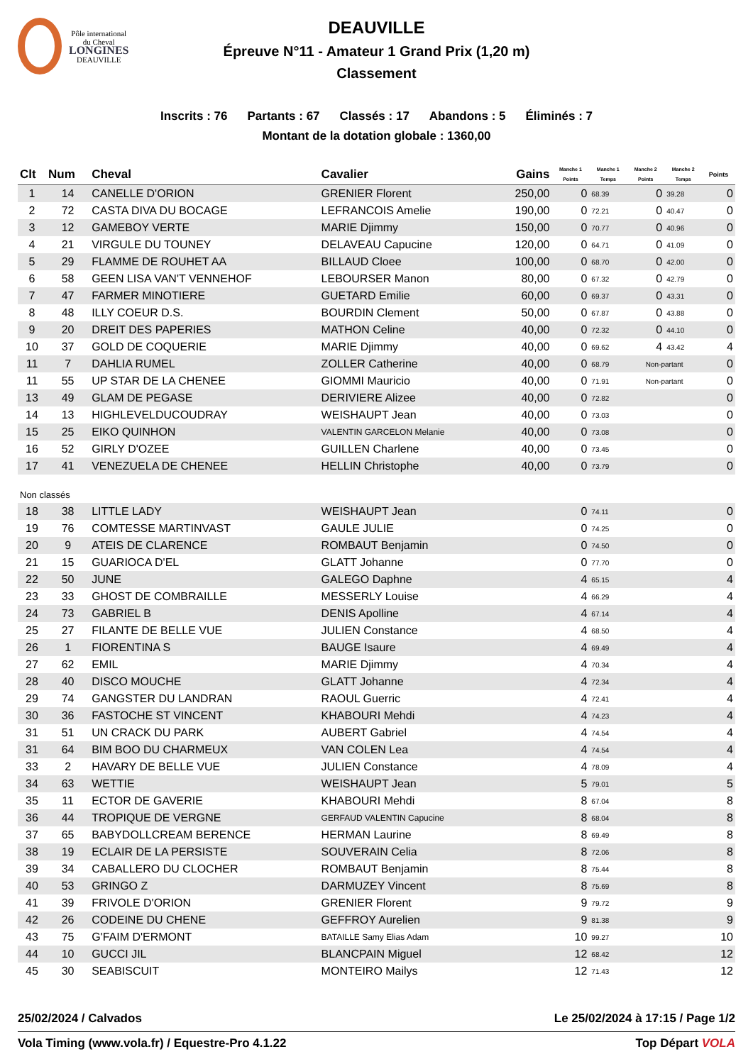Pôle international
du Cheval
LONGINES
DEAUVILLE
DEAUVILLE
Épreuve N°11 - Amateur 1 Grand Prix (1,20 m)
Classement
Inscrits : 76 Partants : 67 Classés : 17 Abandons : 5 Éliminés : 7
Montant de la dotation globale : 1360,00
| Clt | Num | Cheval | Cavalier | Gains | Manche 1 Points | Manche 1 Temps | Manche 2 Points | Manche 2 Temps | Points |
| --- | --- | --- | --- | --- | --- | --- | --- | --- | --- |
| 1 | 14 | CANELLE D'ORION | GRENIER Florent | 250,00 | 0 | 68.39 | 0 | 39.28 | 0 |
| 2 | 72 | CASTA DIVA DU BOCAGE | LEFRANCOIS Amelie | 190,00 | 0 | 72.21 | 0 | 40.47 | 0 |
| 3 | 12 | GAMEBOY VERTE | MARIE Djimmy | 150,00 | 0 | 70.77 | 0 | 40.96 | 0 |
| 4 | 21 | VIRGULE DU TOUNEY | DELAVEAU Capucine | 120,00 | 0 | 64.71 | 0 | 41.09 | 0 |
| 5 | 29 | FLAMME DE ROUHET AA | BILLAUD Cloee | 100,00 | 0 | 68.70 | 0 | 42.00 | 0 |
| 6 | 58 | GEEN LISA VAN'T VENNEHOF | LEBOURSER Manon | 80,00 | 0 | 67.32 | 0 | 42.79 | 0 |
| 7 | 47 | FARMER MINOTIERE | GUETARD Emilie | 60,00 | 0 | 69.37 | 0 | 43.31 | 0 |
| 8 | 48 | ILLY COEUR D.S. | BOURDIN Clement | 50,00 | 0 | 67.87 | 0 | 43.88 | 0 |
| 9 | 20 | DREIT DES PAPERIES | MATHON Celine | 40,00 | 0 | 72.32 | 0 | 44.10 | 0 |
| 10 | 37 | GOLD DE COQUERIE | MARIE Djimmy | 40,00 | 0 | 69.62 | 4 | 43.42 | 4 |
| 11 | 7 | DAHLIA RUMEL | ZOLLER Catherine | 40,00 | 0 | 68.79 | Non-partant | | 0 |
| 11 | 55 | UP STAR DE LA CHENEE | GIOMMI Mauricio | 40,00 | 0 | 71.91 | Non-partant | | 0 |
| 13 | 49 | GLAM DE PEGASE | DERIVIERE Alizee | 40,00 | 0 | 72.82 | | | 0 |
| 14 | 13 | HIGHLEVELDUCOUDRAY | WEISHAUPT Jean | 40,00 | 0 | 73.03 | | | 0 |
| 15 | 25 | EIKO QUINHON | VALENTIN GARCELON Melanie | 40,00 | 0 | 73.08 | | | 0 |
| 16 | 52 | GIRLY D'OZEE | GUILLEN Charlene | 40,00 | 0 | 73.45 | | | 0 |
| 17 | 41 | VENEZUELA DE CHENEE | HELLIN Christophe | 40,00 | 0 | 73.79 | | | 0 |
| Non classés | | | | | | | | | |
| 18 | 38 | LITTLE LADY | WEISHAUPT Jean | | 0 | 74.11 | | | 0 |
| 19 | 76 | COMTESSE MARTINVAST | GAULE JULIE | | 0 | 74.25 | | | 0 |
| 20 | 9 | ATEIS DE CLARENCE | ROMBAUT Benjamin | | 0 | 74.50 | | | 0 |
| 21 | 15 | GUARIOCA D'EL | GLATT Johanne | | 0 | 77.70 | | | 0 |
| 22 | 50 | JUNE | GALEGO Daphne | | 4 | 65.15 | | | 4 |
| 23 | 33 | GHOST DE COMBRAILLE | MESSERLY Louise | | 4 | 66.29 | | | 4 |
| 24 | 73 | GABRIEL B | DENIS Apolline | | 4 | 67.14 | | | 4 |
| 25 | 27 | FILANTE DE BELLE VUE | JULIEN Constance | | 4 | 68.50 | | | 4 |
| 26 | 1 | FIORENTINA S | BAUGE Isaure | | 4 | 69.49 | | | 4 |
| 27 | 62 | EMIL | MARIE Djimmy | | 4 | 70.34 | | | 4 |
| 28 | 40 | DISCO MOUCHE | GLATT Johanne | | 4 | 72.34 | | | 4 |
| 29 | 74 | GANGSTER DU LANDRAN | RAOUL Guerric | | 4 | 72.41 | | | 4 |
| 30 | 36 | FASTOCHE ST VINCENT | KHABOURI Mehdi | | 4 | 74.23 | | | 4 |
| 31 | 51 | UN CRACK DU PARK | AUBERT Gabriel | | 4 | 74.54 | | | 4 |
| 31 | 64 | BIM BOO DU CHARMEUX | VAN COLEN Lea | | 4 | 74.54 | | | 4 |
| 33 | 2 | HAVARY DE BELLE VUE | JULIEN Constance | | 4 | 78.09 | | | 4 |
| 34 | 63 | WETTIE | WEISHAUPT Jean | | 5 | 79.01 | | | 5 |
| 35 | 11 | ECTOR DE GAVERIE | KHABOURI Mehdi | | 8 | 67.04 | | | 8 |
| 36 | 44 | TROPIQUE DE VERGNE | GERFAUD VALENTIN Capucine | | 8 | 68.04 | | | 8 |
| 37 | 65 | BABYDOLLCREAM BERENCE | HERMAN Laurine | | 8 | 69.49 | | | 8 |
| 38 | 19 | ECLAIR DE LA PERSISTE | SOUVERAIN Celia | | 8 | 72.06 | | | 8 |
| 39 | 34 | CABALLERO DU CLOCHER | ROMBAUT Benjamin | | 8 | 75.44 | | | 8 |
| 40 | 53 | GRINGO Z | DARMUZEY Vincent | | 8 | 75.69 | | | 8 |
| 41 | 39 | FRIVOLE D'ORION | GRENIER Florent | | 9 | 79.72 | | | 9 |
| 42 | 26 | CODEINE DU CHENE | GEFFROY Aurelien | | 9 | 81.38 | | | 9 |
| 43 | 75 | G'FAIM D'ERMONT | BATAILLE Samy Elias Adam | | 10 | 99.27 | | | 10 |
| 44 | 10 | GUCCI JIL | BLANCPAIN Miguel | | 12 | 68.42 | | | 12 |
| 45 | 30 | SEABISCUIT | MONTEIRO Mailys | | 12 | 71.43 | | | 12 |
25/02/2024 / Calvados Le 25/02/2024 à 17:15 / Page 1/2
Vola Timing (www.vola.fr) / Equestre-Pro 4.1.22 Top Départ VOLA